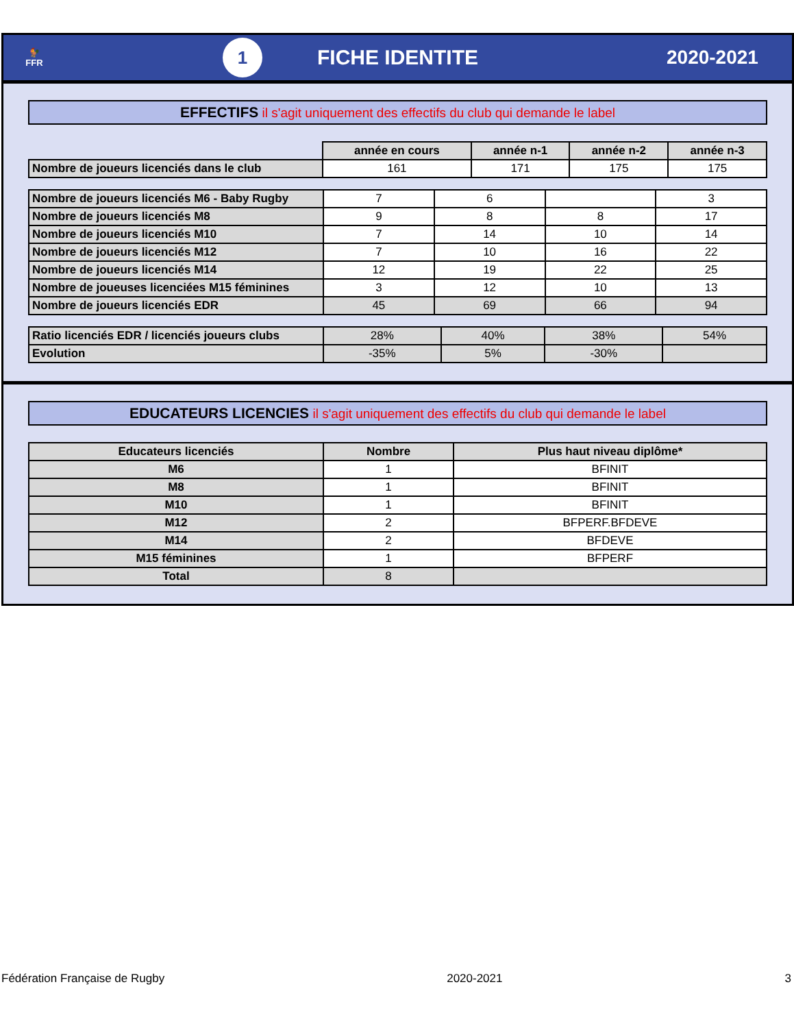🐓
FFR
1
FICHE IDENTITE 2020-2021
EFFECTIFS il s'agit uniquement des effectifs du club qui demande le label
| | année en cours | année n-1 | année n-2 | année n-3 |
| Nombre de joueurs licenciés dans le club | 161 | 171 | 175 | 175 |
| Nombre de joueurs licenciés M6 - Baby Rugby | 7 | 6 | | 3 |
| Nombre de joueurs licenciés M8 | 9 | 8 | 8 | 17 |
| Nombre de joueurs licenciés M10 | 7 | 14 | 10 | 14 |
| Nombre de joueurs licenciés M12 | 7 | 10 | 16 | 22 |
| Nombre de joueurs licenciés M14 | 12 | 19 | 22 | 25 |
| Nombre de joueuses licenciées M15 féminines | 3 | 12 | 10 | 13 |
| Nombre de joueurs licenciés EDR | 45 | 69 | 66 | 94 |
| Ratio licenciés EDR / licenciés joueurs clubs | 28% | 40% | 38% | 54% |
| Evolution | -35% | 5% | -30% | |
EDUCATEURS LICENCIES il s'agit uniquement des effectifs du club qui demande le label
| Educateurs licenciés | Nombre | Plus haut niveau diplôme* |
| --- | --- | --- |
| M6 | 1 | BFINIT |
| M8 | 1 | BFINIT |
| M10 | 1 | BFINIT |
| M12 | 2 | BFPERF.BFDEVE |
| M14 | 2 | BFDEVE |
| M15 féminines | 1 | BFPERF |
| Total | 8 | |
Fédération Française de Rugby 2020-2021 3